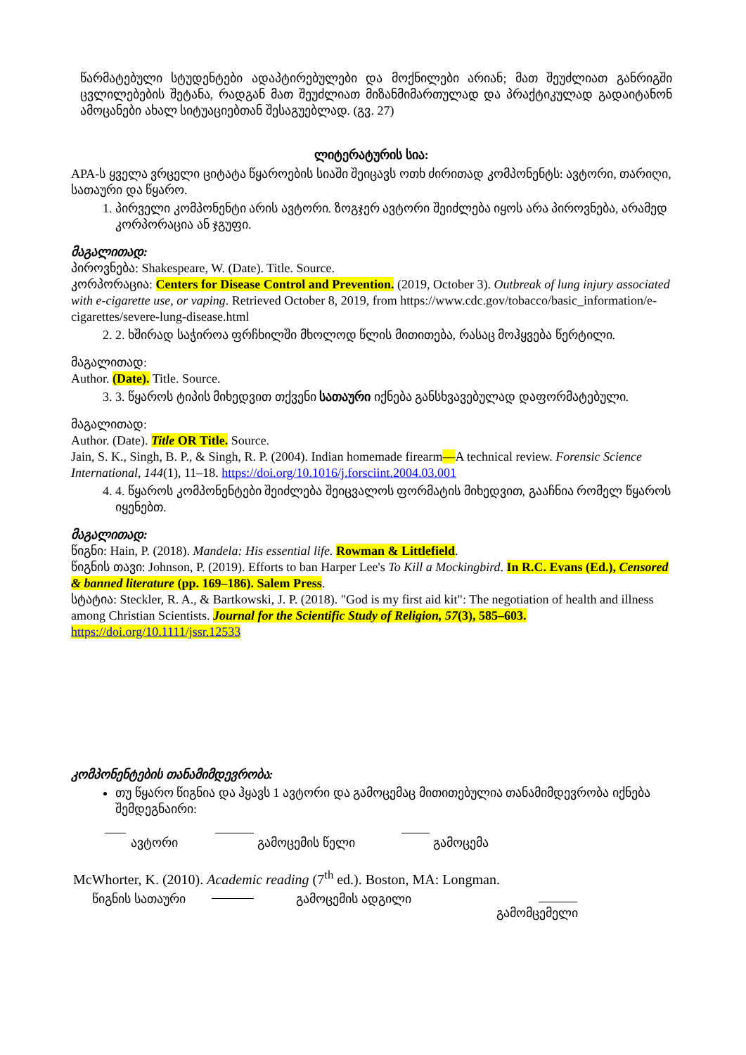წარმატებული სტუდენტები ადაპტირებულები და მოქნილები არიან; მათ შეუძლიათ განრიგში ცვლილებების შეტანა, რადგან მათ შეუძლიათ მიზანმიმართულად და პრაქტიკულად გადაიტანონ ამოცანები ახალ სიტუაციებთან შესაგუებლად. (გვ. 27)
ლიტერატურის სია:
APA-ს ყველა ვრცელი ციტატა წყაროების სიაში შეიცავს ოთხ ძირითად კომპონენტს: ავტორი, თარიღი, სათაური და წყარო.
1. პირველი კომპონენტი არის ავტორი. ზოგჯერ ავტორი შეიძლება იყოს არა პიროვნება, არამედ კორპორაცია ან ჯგუფი.
მაგალითად:
პიროვნება: Shakespeare, W. (Date). Title. Source.
კორპორაცია: Centers for Disease Control and Prevention. (2019, October 3). Outbreak of lung injury associated with e-cigarette use, or vaping. Retrieved October 8, 2019, from https://www.cdc.gov/tobacco/basic_information/e-cigarettes/severe-lung-disease.html
2. 2. ხშირად საჭიროა ფრჩხილში მხოლოდ წლის მითითება, რასაც მოჰყვება წერტილი.
მაგალითად:
Author. (Date). Title. Source.
3. 3. წყაროს ტიპის მიხედვით თქვენი სათაური იქნება განსხვავებულად დაფორმატებული.
მაგალითად:
Author. (Date). Title OR Title. Source.
Jain, S. K., Singh, B. P., & Singh, R. P. (2004). Indian homemade firearm—A technical review. Forensic Science International, 144(1), 11–18. https://doi.org/10.1016/j.forsciint.2004.03.001
4. 4. წყაროს კომპონენტები შეიძლება შეიცვალოს ფორმატის მიხედვით, გააჩნია რომელ წყაროს იყენებთ.
მაგალითად:
წიგნი: Hain, P. (2018). Mandela: His essential life. Rowman & Littlefield.
წიგნის თავი: Johnson, P. (2019). Efforts to ban Harper Lee's To Kill a Mockingbird. In R.C. Evans (Ed.), Censored & banned literature (pp. 169–186). Salem Press.
სტატია: Steckler, R. A., & Bartkowski, J. P. (2018). "God is my first aid kit": The negotiation of health and illness among Christian Scientists. Journal for the Scientific Study of Religion, 57(3), 585–603. https://doi.org/10.1111/jssr.12533
კომპონენტების თანამიმდევრობა:
თუ წყარო წიგნია და ჰყავს 1 ავტორი და გამოცემაც მითითებულია თანამიმდევრობა იქნება შემდეგნაირი:
ავტორი გამოცემის წელი გამოცემა
McWhorter, K. (2010). Academic reading (7<sup>th</sup> ed.). Boston, MA: Longman.
წიგნის სათაური გამოცემის ადგილი
გამომცემელი